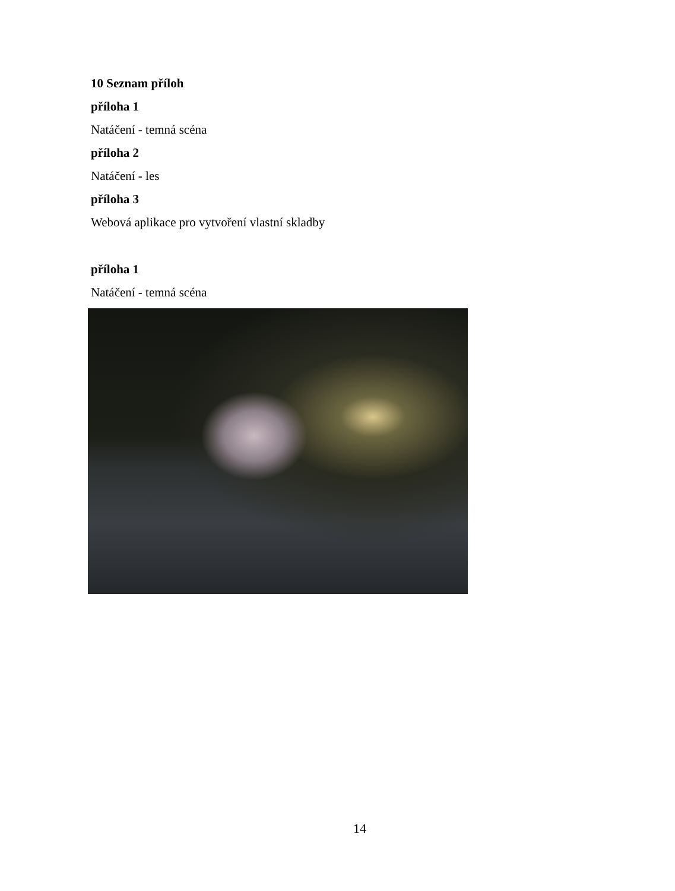10 Seznam příloh
příloha 1
Natáčení - temná scéna
příloha 2
Natáčení - les
příloha 3
Webová aplikace pro vytvoření vlastní skladby
příloha 1
Natáčení - temná scéna
14